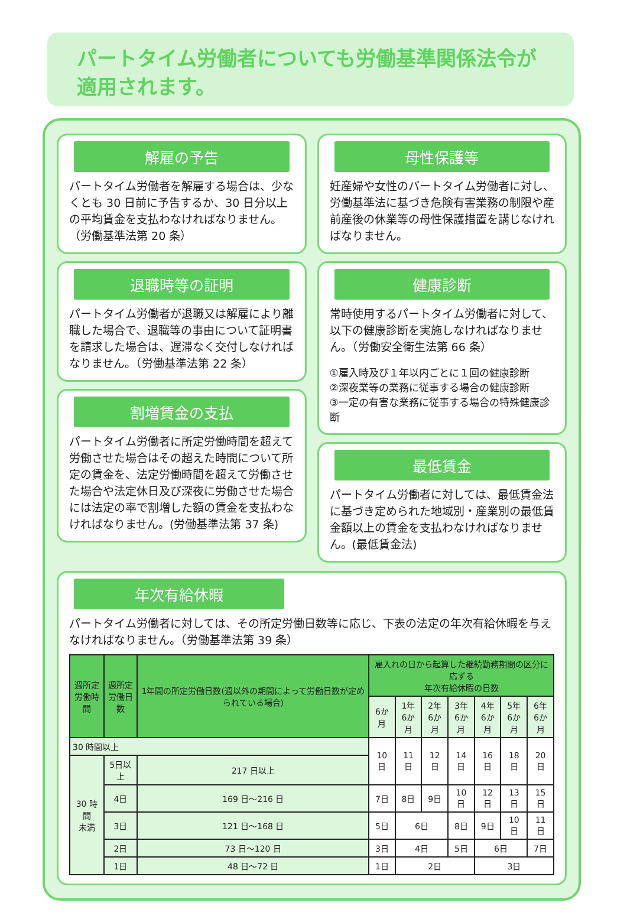パートタイム労働者についても労働基準関係法令が適用されます。
解雇の予告
パートタイム労働者を解雇する場合は、少なくとも 30 日前に予告するか、30 日分以上の平均賃金を支払わなければなりません。（労働基準法第 20 条）
退職時等の証明
パートタイム労働者が退職又は解雇により離職した場合で、退職等の事由について証明書を請求した場合は、遅滞なく交付しなければなりません。（労働基準法第 22 条）
割増賃金の支払
パートタイム労働者に所定労働時間を超えて労働させた場合はその超えた時間について所定の賃金を、法定労働時間を超えて労働させた場合や法定休日及び深夜に労働させた場合には法定の率で割増した額の賃金を支払わなければなりません。(労働基準法第 37 条)
母性保護等
妊産婦や女性のパートタイム労働者に対し、労働基準法に基づき危険有害業務の制限や産前産後の休業等の母性保護措置を講じなければなりません。
健康診断
常時使用するパートタイム労働者に対して、以下の健康診断を実施しなければなりません。（労働安全衛生法第 66 条）
①雇入時及び１年以内ごとに１回の健康診断
②深夜業等の業務に従事する場合の健康診断
③一定の有害な業務に従事する場合の特殊健康診断
最低賃金
パートタイム労働者に対しては、最低賃金法に基づき定められた地域別・産業別の最低賃金額以上の賃金を支払わなければなりません。(最低賃金法)
年次有給休暇
パートタイム労働者に対しては、その所定労働日数等に応じ、下表の法定の年次有給休暇を与えなければなりません。（労働基準法第 39 条）
| 週所定 労働時間 | 週所定 労働日数 | 1年間の所定労働日数(週以外の期間によって労働日数が定められている場合) | 雇入れの日から起算した継続勤務期間の区分に応ずる 年次有給休暇の日数 | | | | | | |
| --- | --- | --- | --- | --- | --- | --- | --- | --- | --- |
| | | | 6か月 | 1年 6か月 | 2年 6か月 | 3年 6か月 | 4年 6か月 | 5年 6か月 | 6年 6か月 |
| 30 時間以上 | | | 10 日 | 11 日 | 12 日 | 14 日 | 16 日 | 18 日 | 20 日 |
| 30 時間 未満 | 5日以上 | 217 日以上 | | | | | | | |
| | 4日 | 169 日～216 日 | 7日 | 8日 | 9日 | 10 日 | 12 日 | 13 日 | 15 日 |
| | 3日 | 121 日～168 日 | 5日 | 6日 | | 8日 | 9日 | 10 日 | 11 日 |
| | 2日 | 73 日～120 日 | 3日 | 4日 | | 5日 | 6日 | | 7日 |
| | 1日 | 48 日～72 日 | 1日 | 2日 | | | 3日 | | |